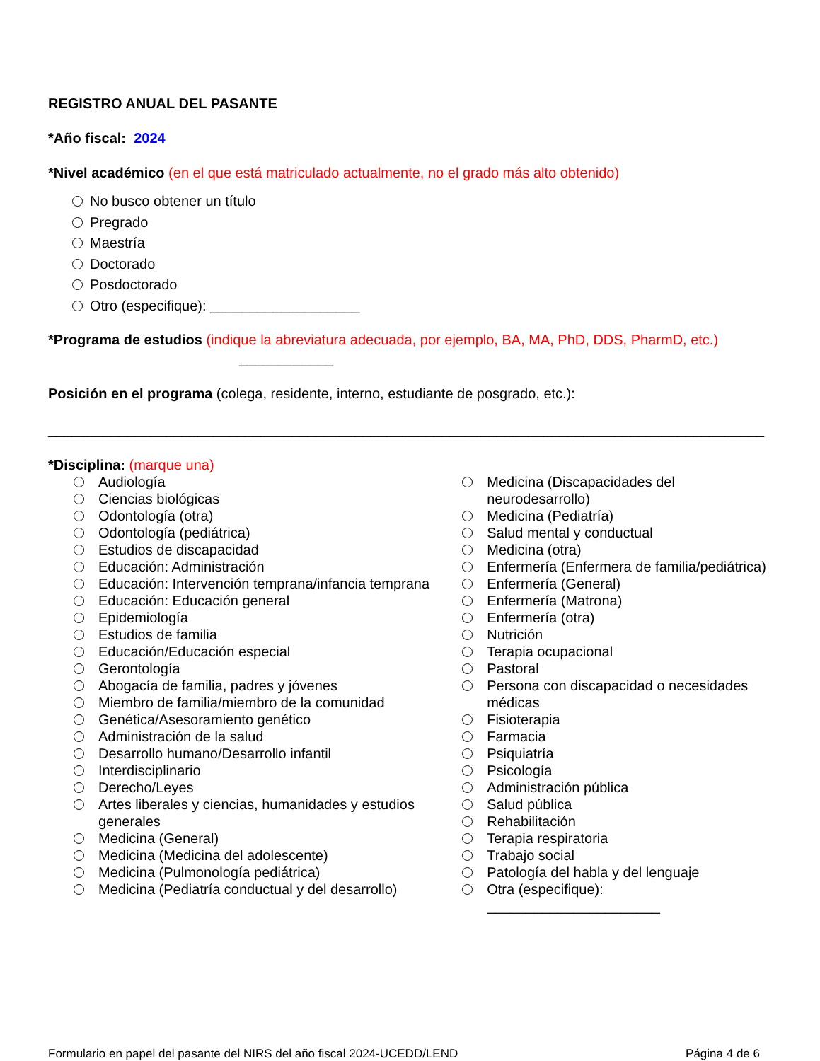REGISTRO ANUAL DEL PASANTE
*Año fiscal: 2024
*Nivel académico (en el que está matriculado actualmente, no el grado más alto obtenido)
No busco obtener un título
Pregrado
Maestría
Doctorado
Posdoctorado
Otro (especifique): ___________________
*Programa de estudios (indique la abreviatura adecuada, por ejemplo, BA, MA, PhD, DDS, PharmD, etc.)
____________
Posición en el programa (colega, residente, interno, estudiante de posgrado, etc.):
___________________________________________________________________________________________
*Disciplina: (marque una)
Audiología
Ciencias biológicas
Odontología (otra)
Odontología (pediátrica)
Estudios de discapacidad
Educación: Administración
Educación: Intervención temprana/infancia temprana
Educación: Educación general
Epidemiología
Estudios de familia
Educación/Educación especial
Gerontología
Abogacía de familia, padres y jóvenes
Miembro de familia/miembro de la comunidad
Genética/Asesoramiento genético
Administración de la salud
Desarrollo humano/Desarrollo infantil
Interdisciplinario
Derecho/Leyes
Artes liberales y ciencias, humanidades y estudios generales
Medicina (General)
Medicina (Medicina del adolescente)
Medicina (Pulmonología pediátrica)
Medicina (Pediatría conductual y del desarrollo)
Medicina (Discapacidades del neurodesarrollo)
Medicina (Pediatría)
Salud mental y conductual
Medicina (otra)
Enfermería (Enfermera de familia/pediátrica)
Enfermería (General)
Enfermería (Matrona)
Enfermería (otra)
Nutrición
Terapia ocupacional
Pastoral
Persona con discapacidad o necesidades médicas
Fisioterapia
Farmacia
Psiquiatría
Psicología
Administración pública
Salud pública
Rehabilitación
Terapia respiratoria
Trabajo social
Patología del habla y del lenguaje
Otra (especifique): ______________________
Formulario en papel del pasante del NIRS del año fiscal 2024-UCEDD/LEND Página 4 de 6